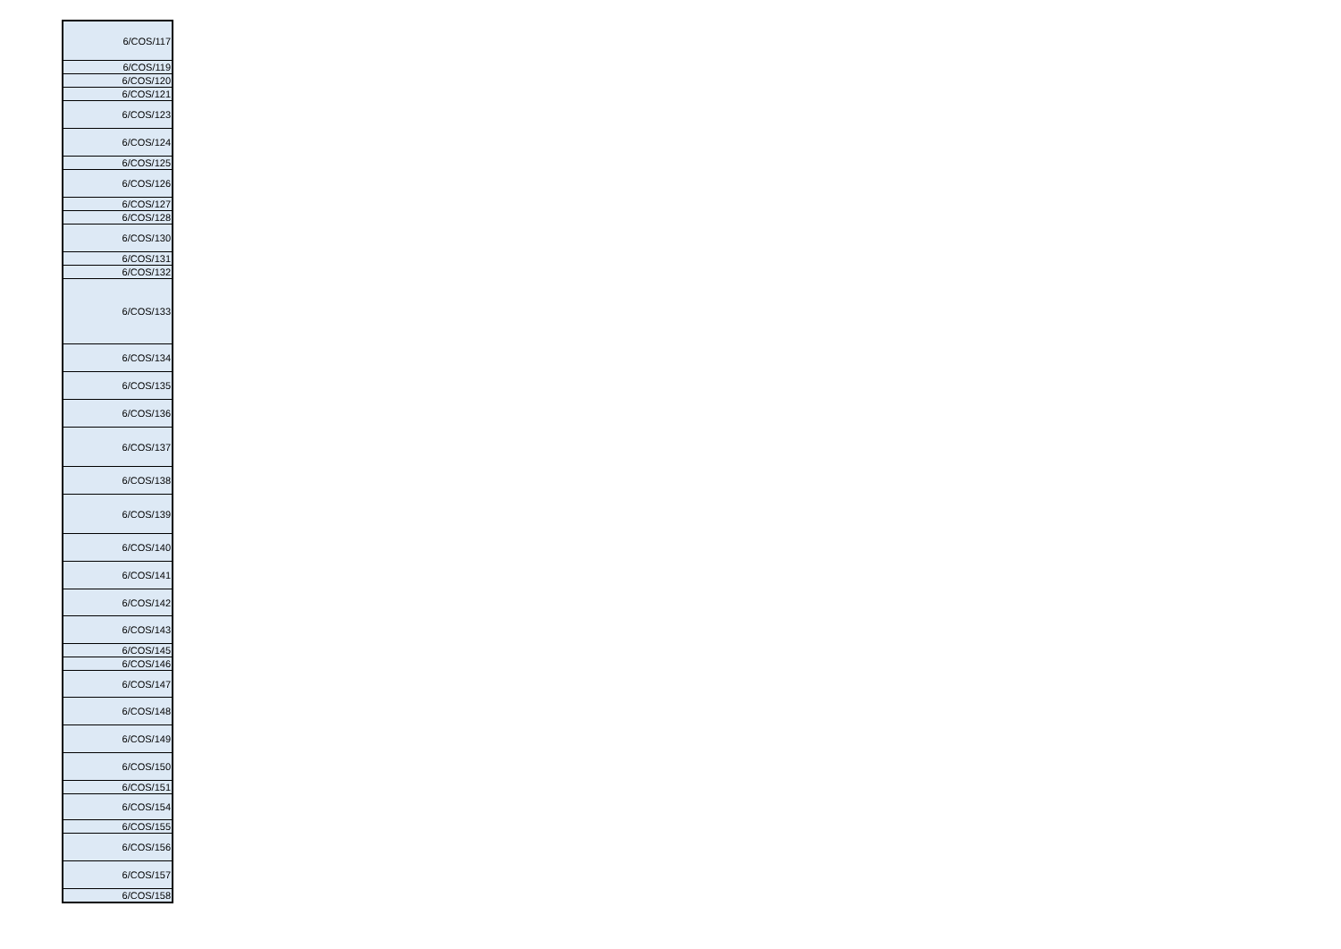| 6/COS/117 |
| 6/COS/119 |
| 6/COS/120 |
| 6/COS/121 |
| 6/COS/123 |
| 6/COS/124 |
| 6/COS/125 |
| 6/COS/126 |
| 6/COS/127 |
| 6/COS/128 |
| 6/COS/130 |
| 6/COS/131 |
| 6/COS/132 |
| 6/COS/133 |
| 6/COS/134 |
| 6/COS/135 |
| 6/COS/136 |
| 6/COS/137 |
| 6/COS/138 |
| 6/COS/139 |
| 6/COS/140 |
| 6/COS/141 |
| 6/COS/142 |
| 6/COS/143 |
| 6/COS/145 |
| 6/COS/146 |
| 6/COS/147 |
| 6/COS/148 |
| 6/COS/149 |
| 6/COS/150 |
| 6/COS/151 |
| 6/COS/154 |
| 6/COS/155 |
| 6/COS/156 |
| 6/COS/157 |
| 6/COS/158 |